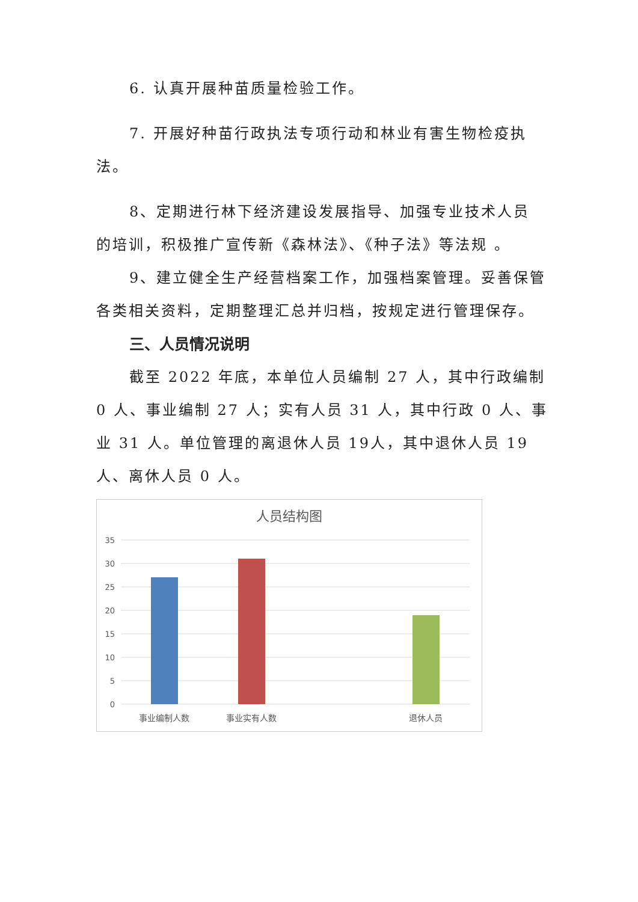6. 认真开展种苗质量检验工作。
7. 开展好种苗行政执法专项行动和林业有害生物检疫执法。
8、定期进行林下经济建设发展指导、加强专业技术人员 的培训，积极推广宣传新《森林法》、《种子法》等法规 。
9、建立健全生产经营档案工作，加强档案管理。妥善保管各类相关资料，定期整理汇总并归档，按规定进行管理保存。
三、人员情况说明
截至 2022 年底，本单位人员编制 27 人，其中行政编制 0 人、事业编制 27 人；实有人员 31 人，其中行政 0 人、事业 31 人。单位管理的离退休人员 19人，其中退休人员 19人、离休人员 0 人。
人员结构图
35
30
25
20
15
10
5
0
事业编制人数
事业实有人数
退休人员